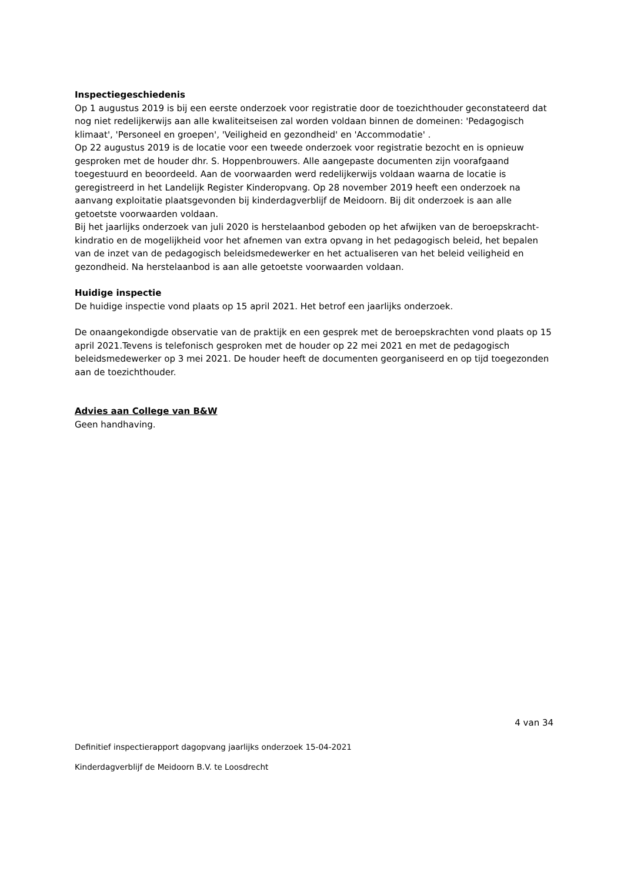Inspectiegeschiedenis
Op 1 augustus 2019 is bij een eerste onderzoek voor registratie door de toezichthouder geconstateerd dat nog niet redelijkerwijs aan alle kwaliteitseisen zal worden voldaan binnen de domeinen: 'Pedagogisch klimaat', 'Personeel en groepen', 'Veiligheid en gezondheid' en 'Accommodatie' .
Op 22 augustus 2019 is de locatie voor een tweede onderzoek voor registratie bezocht en is opnieuw gesproken met de houder dhr. S. Hoppenbrouwers. Alle aangepaste documenten zijn voorafgaand toegestuurd en beoordeeld. Aan de voorwaarden werd redelijkerwijs voldaan waarna de locatie is geregistreerd in het Landelijk Register Kinderopvang. Op 28 november 2019 heeft een onderzoek na aanvang exploitatie plaatsgevonden bij kinderdagverblijf de Meidoorn. Bij dit onderzoek is aan alle getoetste voorwaarden voldaan.
Bij het jaarlijks onderzoek van juli 2020 is herstelaanbod geboden op het afwijken van de beroepskracht- kindratio en de mogelijkheid voor het afnemen van extra opvang in het pedagogisch beleid, het bepalen van de inzet van de pedagogisch beleidsmedewerker en het actualiseren van het beleid veiligheid en gezondheid. Na herstelaanbod is aan alle getoetste voorwaarden voldaan.
Huidige inspectie
De huidige inspectie vond plaats op 15 april 2021. Het betrof een jaarlijks onderzoek.
De onaangekondigde observatie van de praktijk en een gesprek met de beroepskrachten vond plaats op 15 april 2021.Tevens is telefonisch gesproken met de houder op 22 mei 2021 en met de pedagogisch beleidsmedewerker op 3 mei 2021. De houder heeft de documenten georganiseerd en op tijd toegezonden aan de toezichthouder.
Advies aan College van B&W
Geen handhaving.
4 van 34
Definitief inspectierapport dagopvang jaarlijks onderzoek 15-04-2021
Kinderdagverblijf de Meidoorn B.V. te Loosdrecht